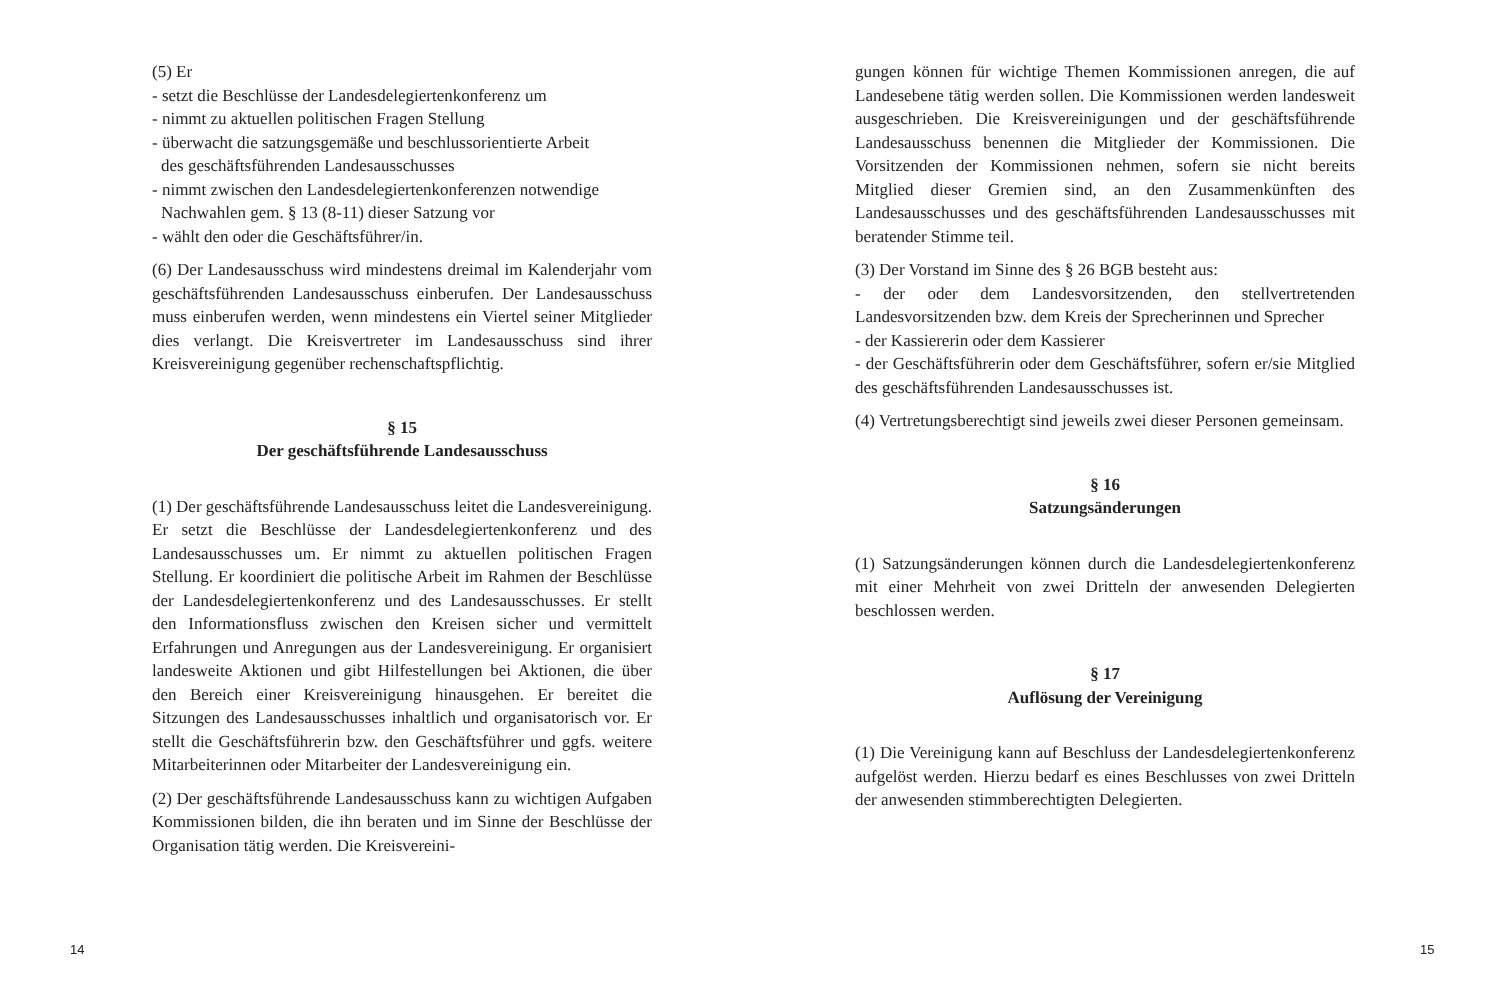(5) Er
- setzt die Beschlüsse der Landesdelegiertenkonferenz um
- nimmt zu aktuellen politischen Fragen Stellung
- überwacht die satzungsgemäße und beschlussorientierte Arbeit
des geschäftsführenden Landesausschusses
- nimmt zwischen den Landesdelegiertenkonferenzen notwendige
Nachwahlen gem. § 13 (8-11) dieser Satzung vor
- wählt den oder die Geschäftsführer/in.
(6) Der Landesausschuss wird mindestens dreimal im Kalenderjahr vom geschäftsführenden Landesausschuss einberufen. Der Landesausschuss muss einberufen werden, wenn mindestens ein Viertel seiner Mitglieder dies verlangt. Die Kreisvertreter im Landesausschuss sind ihrer Kreisvereinigung gegenüber rechenschaftspflichtig.
§ 15
Der geschäftsführende Landesausschuss
(1) Der geschäftsführende Landesausschuss leitet die Landesvereinigung. Er setzt die Beschlüsse der Landesdelegiertenkonferenz und des Landesausschusses um. Er nimmt zu aktuellen politischen Fragen Stellung. Er koordiniert die politische Arbeit im Rahmen der Beschlüsse der Landesdelegiertenkonferenz und des Landesausschusses. Er stellt den Informationsfluss zwischen den Kreisen sicher und vermittelt Erfahrungen und Anregungen aus der Landesvereinigung. Er organisiert landesweite Aktionen und gibt Hilfestellungen bei Aktionen, die über den Bereich einer Kreisvereinigung hinausgehen. Er bereitet die Sitzungen des Landesausschusses inhaltlich und organisatorisch vor. Er stellt die Geschäftsführerin bzw. den Geschäftsführer und ggfs. weitere Mitarbeiterinnen oder Mitarbeiter der Landesvereinigung ein.
(2) Der geschäftsführende Landesausschuss kann zu wichtigen Aufgaben Kommissionen bilden, die ihn beraten und im Sinne der Beschlüsse der Organisation tätig werden. Die Kreisvereini-
gungen können für wichtige Themen Kommissionen anregen, die auf Landesebene tätig werden sollen. Die Kommissionen werden landesweit ausgeschrieben. Die Kreisvereinigungen und der geschäftsführende Landesausschuss benennen die Mitglieder der Kommissionen. Die Vorsitzenden der Kommissionen nehmen, sofern sie nicht bereits Mitglied dieser Gremien sind, an den Zusammenkünften des Landesausschusses und des geschäftsführenden Landesausschusses mit beratender Stimme teil.
(3) Der Vorstand im Sinne des § 26 BGB besteht aus:
- der oder dem Landesvorsitzenden, den stellvertretenden Landesvorsitzenden bzw. dem Kreis der Sprecherinnen und Sprecher
- der Kassiererin oder dem Kassierer
- der Geschäftsführerin oder dem Geschäftsführer, sofern er/sie Mitglied des geschäftsführenden Landesausschusses ist.
(4) Vertretungsberechtigt sind jeweils zwei dieser Personen gemeinsam.
§ 16
Satzungsänderungen
(1) Satzungsänderungen können durch die Landesdelegiertenkonferenz mit einer Mehrheit von zwei Dritteln der anwesenden Delegierten beschlossen werden.
§ 17
Auflösung der Vereinigung
(1) Die Vereinigung kann auf Beschluss der Landesdelegiertenkonferenz aufgelöst werden. Hierzu bedarf es eines Beschlusses von zwei Dritteln der anwesenden stimmberechtigten Delegierten.
14 15